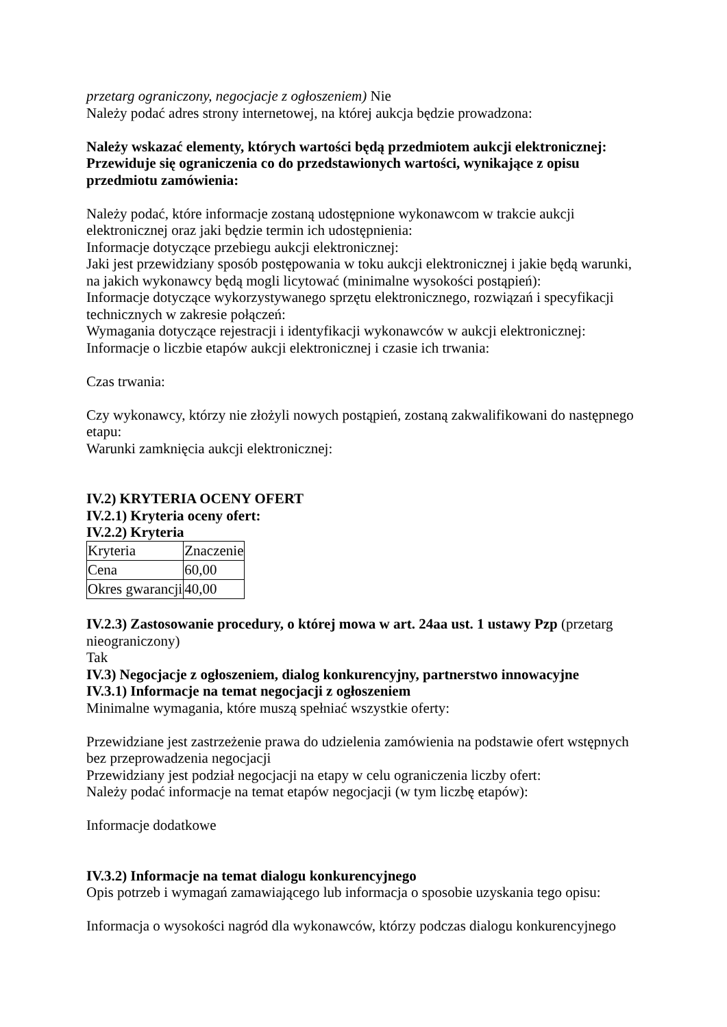przetarg ograniczony, negocjacje z ogłoszeniem) Nie
Należy podać adres strony internetowej, na której aukcja będzie prowadzona:
Należy wskazać elementy, których wartości będą przedmiotem aukcji elektronicznej:
Przewiduje się ograniczenia co do przedstawionych wartości, wynikające z opisu przedmiotu zamówienia:
Należy podać, które informacje zostaną udostępnione wykonawcom w trakcie aukcji elektronicznej oraz jaki będzie termin ich udostępnienia:
Informacje dotyczące przebiegu aukcji elektronicznej:
Jaki jest przewidziany sposób postępowania w toku aukcji elektronicznej i jakie będą warunki, na jakich wykonawcy będą mogli licytować (minimalne wysokości postąpień):
Informacje dotyczące wykorzystywanego sprzętu elektronicznego, rozwiązań i specyfikacji technicznych w zakresie połączeń:
Wymagania dotyczące rejestracji i identyfikacji wykonawców w aukcji elektronicznej:
Informacje o liczbie etapów aukcji elektronicznej i czasie ich trwania:
Czas trwania:
Czy wykonawcy, którzy nie złożyli nowych postąpień, zostaną zakwalifikowani do następnego etapu:
Warunki zamknięcia aukcji elektronicznej:
IV.2) KRYTERIA OCENY OFERT
IV.2.1) Kryteria oceny ofert:
IV.2.2) Kryteria
| Kryteria | Znaczenie |
| Cena | 60,00 |
| Okres gwarancji | 40,00 |
IV.2.3) Zastosowanie procedury, o której mowa w art. 24aa ust. 1 ustawy Pzp (przetarg nieograniczony)
Tak
IV.3) Negocjacje z ogłoszeniem, dialog konkurencyjny, partnerstwo innowacyjne
IV.3.1) Informacje na temat negocjacji z ogłoszeniem
Minimalne wymagania, które muszą spełniać wszystkie oferty:
Przewidziane jest zastrzeżenie prawa do udzielenia zamówienia na podstawie ofert wstępnych bez przeprowadzenia negocjacji
Przewidziany jest podział negocjacji na etapy w celu ograniczenia liczby ofert:
Należy podać informacje na temat etapów negocjacji (w tym liczbę etapów):
Informacje dodatkowe
IV.3.2) Informacje na temat dialogu konkurencyjnego
Opis potrzeb i wymagań zamawiającego lub informacja o sposobie uzyskania tego opisu:
Informacja o wysokości nagród dla wykonawców, którzy podczas dialogu konkurencyjnego